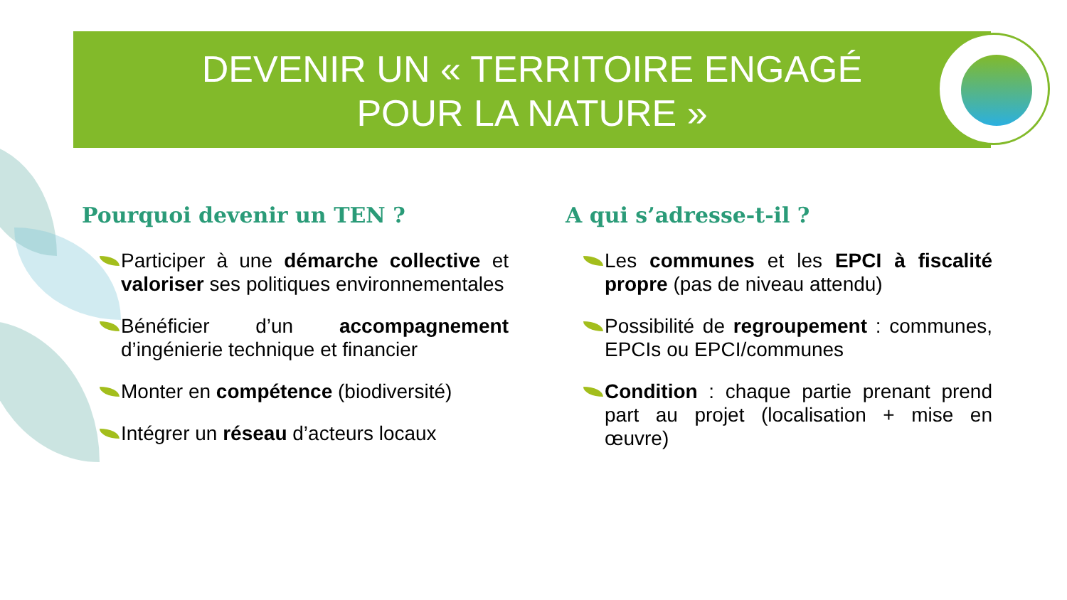DEVENIR UN « TERRITOIRE ENGAGÉ
POUR LA NATURE »
Pourquoi devenir un TEN ?
Participer à une démarche collective et valoriser ses politiques environnementales
Bénéficier d’un accompagnement d’ingénierie technique et financier
Monter en compétence (biodiversité)
Intégrer un réseau d’acteurs locaux
A qui s’adresse-t-il ?
Les communes et les EPCI à fiscalité propre (pas de niveau attendu)
Possibilité de regroupement : communes, EPCIs ou EPCI/communes
Condition : chaque partie prenant prend part au projet (localisation + mise en œuvre)